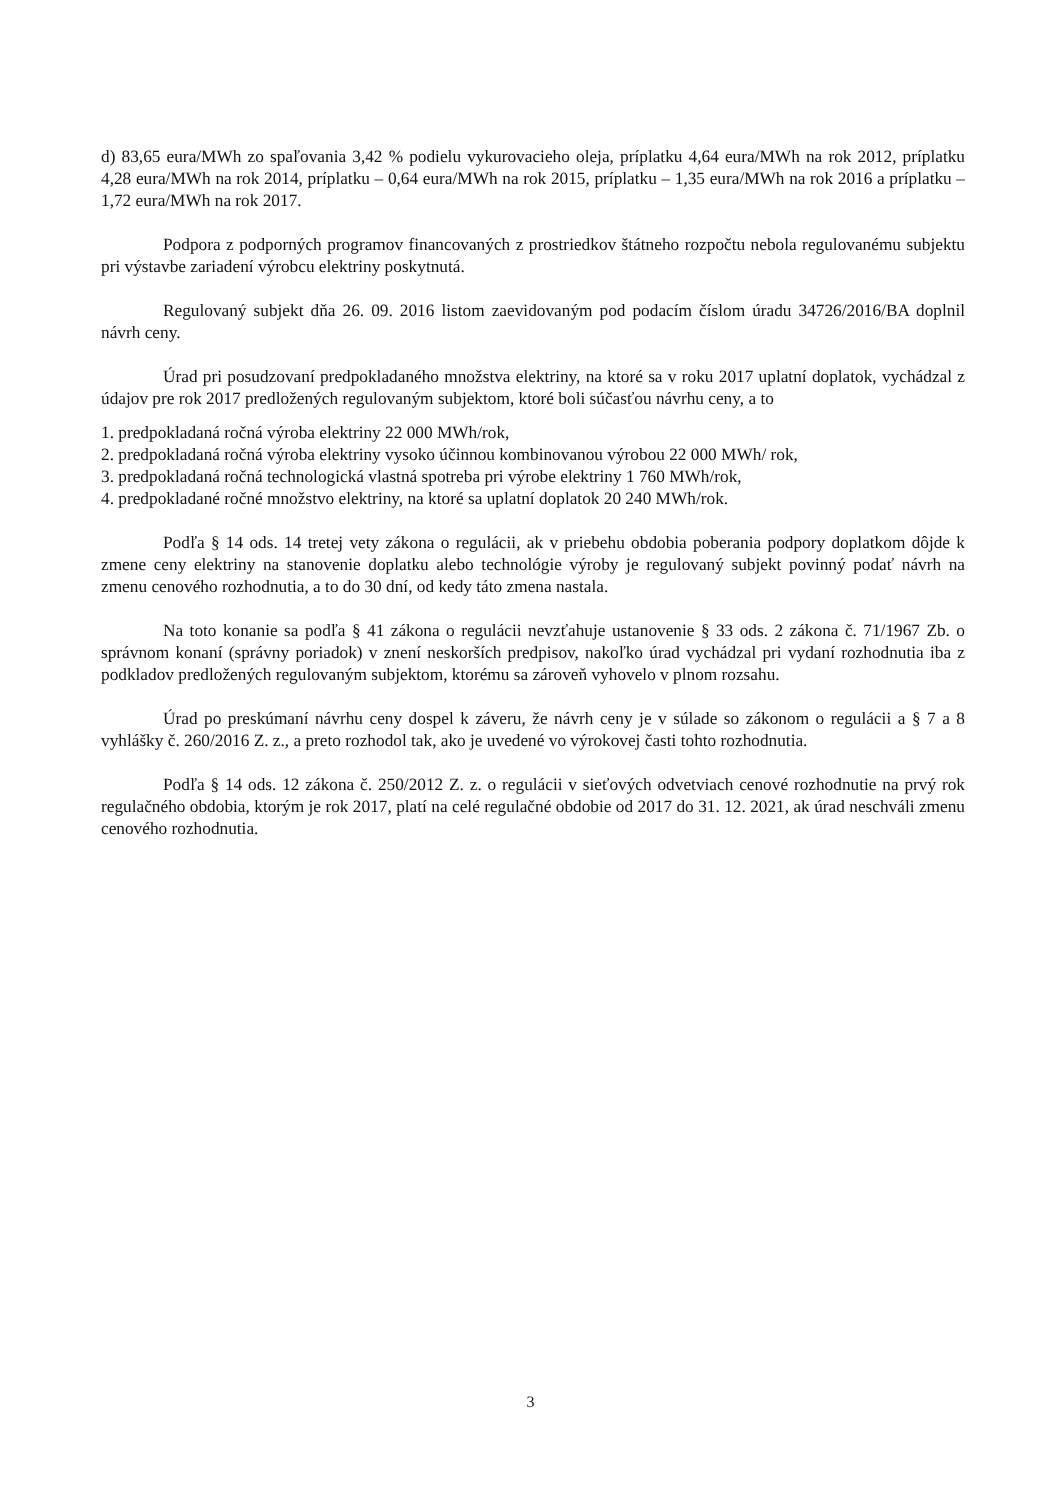d) 83,65 eura/MWh zo spaľovania 3,42 % podielu vykurovacieho oleja, príplatku 4,64 eura/MWh na rok 2012, príplatku 4,28 eura/MWh na rok 2014, príplatku – 0,64 eura/MWh na rok 2015, príplatku – 1,35 eura/MWh na rok 2016 a príplatku –1,72 eura/MWh na rok 2017.
Podpora z podporných programov financovaných z prostriedkov štátneho rozpočtu nebola regulovanému subjektu pri výstavbe zariadení výrobcu elektriny poskytnutá.
Regulovaný subjekt dňa 26. 09. 2016 listom zaevidovaným pod podacím číslom úradu 34726/2016/BA doplnil návrh ceny.
Úrad pri posudzovaní predpokladaného množstva elektriny, na ktoré sa v roku 2017 uplatní doplatok, vychádzal z údajov pre rok 2017 predložených regulovaným subjektom, ktoré boli súčasťou návrhu ceny, a to
1. predpokladaná ročná výroba elektriny 22 000 MWh/rok,
2. predpokladaná ročná výroba elektriny vysoko účinnou kombinovanou výrobou 22 000 MWh/ rok,
3. predpokladaná ročná technologická vlastná spotreba pri výrobe elektriny 1 760 MWh/rok,
4. predpokladané ročné množstvo elektriny, na ktoré sa uplatní doplatok 20 240 MWh/rok.
Podľa § 14 ods. 14 tretej vety zákona o regulácii, ak v priebehu obdobia poberania podpory doplatkom dôjde k zmene ceny elektriny na stanovenie doplatku alebo technológie výroby je regulovaný subjekt povinný podať návrh na zmenu cenového rozhodnutia, a to do 30 dní, od kedy táto zmena nastala.
Na toto konanie sa podľa § 41 zákona o regulácii nevzťahuje ustanovenie § 33 ods. 2 zákona č. 71/1967 Zb. o správnom konaní (správny poriadok) v znení neskorších predpisov, nakoľko úrad vychádzal pri vydaní rozhodnutia iba z podkladov predložených regulovaným subjektom, ktorému sa zároveň vyhovelo v plnom rozsahu.
Úrad po preskúmaní návrhu ceny dospel k záveru, že návrh ceny je v súlade so zákonom o regulácii a § 7 a 8 vyhlášky č. 260/2016 Z. z., a preto rozhodol tak, ako je uvedené vo výrokovej časti tohto rozhodnutia.
Podľa § 14 ods. 12 zákona č. 250/2012 Z. z. o regulácii v sieťových odvetviach cenové rozhodnutie na prvý rok regulačného obdobia, ktorým je rok 2017, platí na celé regulačné obdobie od 2017 do 31. 12. 2021, ak úrad neschváli zmenu cenového rozhodnutia.
3